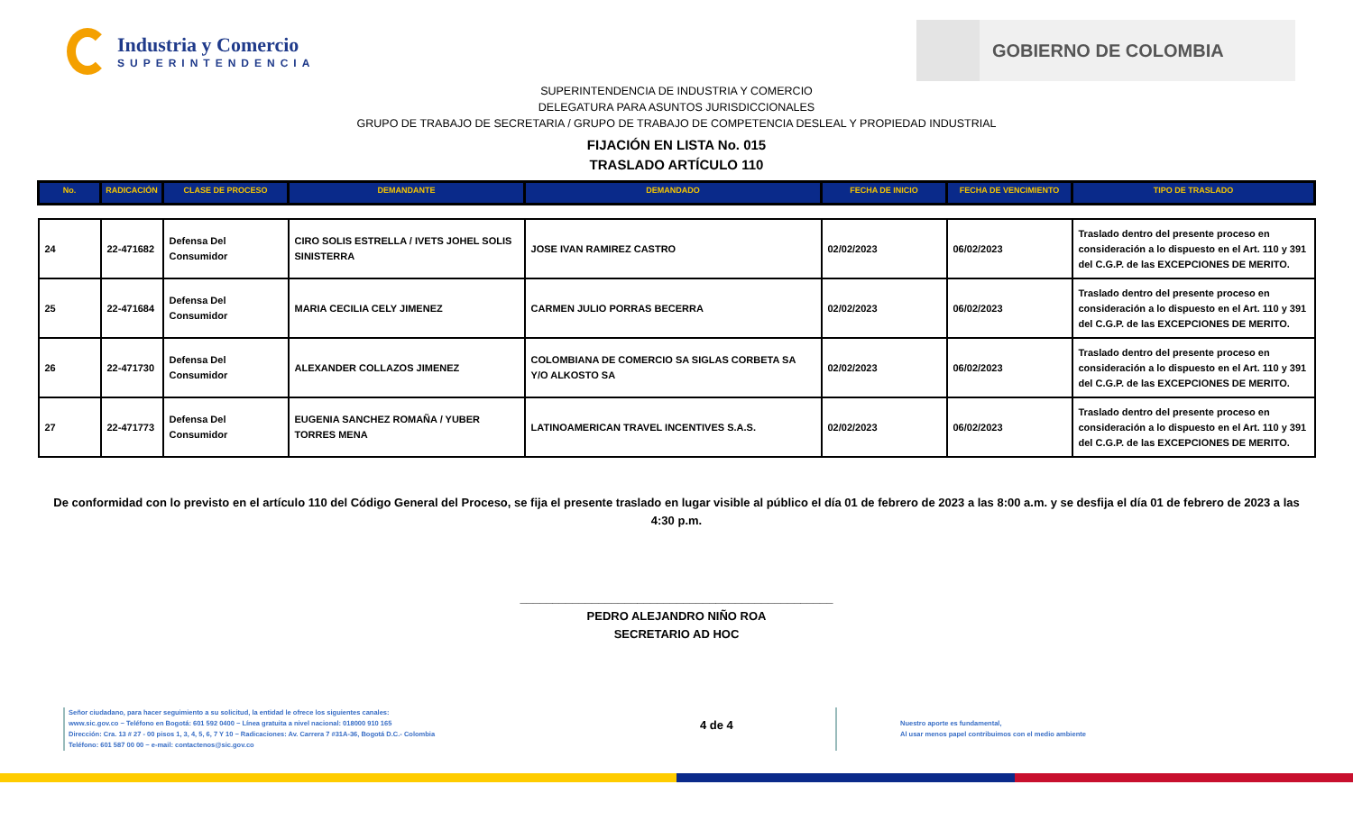Industria y Comercio
SUPERINTENDENCIA
GOBIERNO DE COLOMBIA
SUPERINTENDENCIA DE INDUSTRIA Y COMERCIO
DELEGATURA PARA ASUNTOS JURISDICCIONALES
GRUPO DE TRABAJO DE SECRETARIA / GRUPO DE TRABAJO DE COMPETENCIA DESLEAL Y PROPIEDAD INDUSTRIAL
FIJACIÓN EN LISTA No. 015
TRASLADO ARTÍCULO 110
| No. | RADICACIÓN | CLASE DE PROCESO | DEMANDANTE | DEMANDADO | FECHA DE INICIO | FECHA DE VENCIMIENTO | TIPO DE TRASLADO |
| --- | --- | --- | --- | --- | --- | --- | --- |
| 24 | 22-471682 | Defensa Del Consumidor | CIRO SOLIS ESTRELLA / IVETS JOHEL SOLIS SINISTERRA | JOSE IVAN RAMIREZ CASTRO | 02/02/2023 | 06/02/2023 | Traslado dentro del presente proceso en consideración a lo dispuesto en el Art. 110 y 391 del C.G.P. de las EXCEPCIONES DE MERITO. |
| 25 | 22-471684 | Defensa Del Consumidor | MARIA CECILIA CELY JIMENEZ | CARMEN JULIO PORRAS BECERRA | 02/02/2023 | 06/02/2023 | Traslado dentro del presente proceso en consideración a lo dispuesto en el Art. 110 y 391 del C.G.P. de las EXCEPCIONES DE MERITO. |
| 26 | 22-471730 | Defensa Del Consumidor | ALEXANDER COLLAZOS JIMENEZ | COLOMBIANA DE COMERCIO SA SIGLAS CORBETA SA Y/O ALKOSTO SA | 02/02/2023 | 06/02/2023 | Traslado dentro del presente proceso en consideración a lo dispuesto en el Art. 110 y 391 del C.G.P. de las EXCEPCIONES DE MERITO. |
| 27 | 22-471773 | Defensa Del Consumidor | EUGENIA SANCHEZ ROMAÑA / YUBER TORRES MENA | LATINOAMERICAN TRAVEL INCENTIVES S.A.S. | 02/02/2023 | 06/02/2023 | Traslado dentro del presente proceso en consideración a lo dispuesto en el Art. 110 y 391 del C.G.P. de las EXCEPCIONES DE MERITO. |
De conformidad con lo previsto en el artículo 110 del Código General del Proceso, se fija el presente traslado en lugar visible al público el día 01 de febrero de 2023 a las 8:00 a.m. y se desfija el día 01 de febrero de 2023 a las 4:30 p.m.
________________________________________________
PEDRO ALEJANDRO NIÑO ROA
SECRETARIO AD HOC
Señor ciudadano, para hacer seguimiento a su solicitud, la entidad le ofrece los siguientes canales:
www.sic.gov.co ~ Teléfono en Bogotá: 601 592 0400 ~ Línea gratuita a nivel nacional: 018000 910 165
Dirección: Cra. 13 # 27 - 00 pisos 1, 3, 4, 5, 6, 7 Y 10 ~ Radicaciones: Av. Carrera 7 #31A-36, Bogotá D.C.- Colombia
Teléfono: 601 587 00 00 ~ e-mail: contactenos@sic.gov.co
4 de 4
Nuestro aporte es fundamental,
Al usar menos papel contribuimos con el medio ambiente